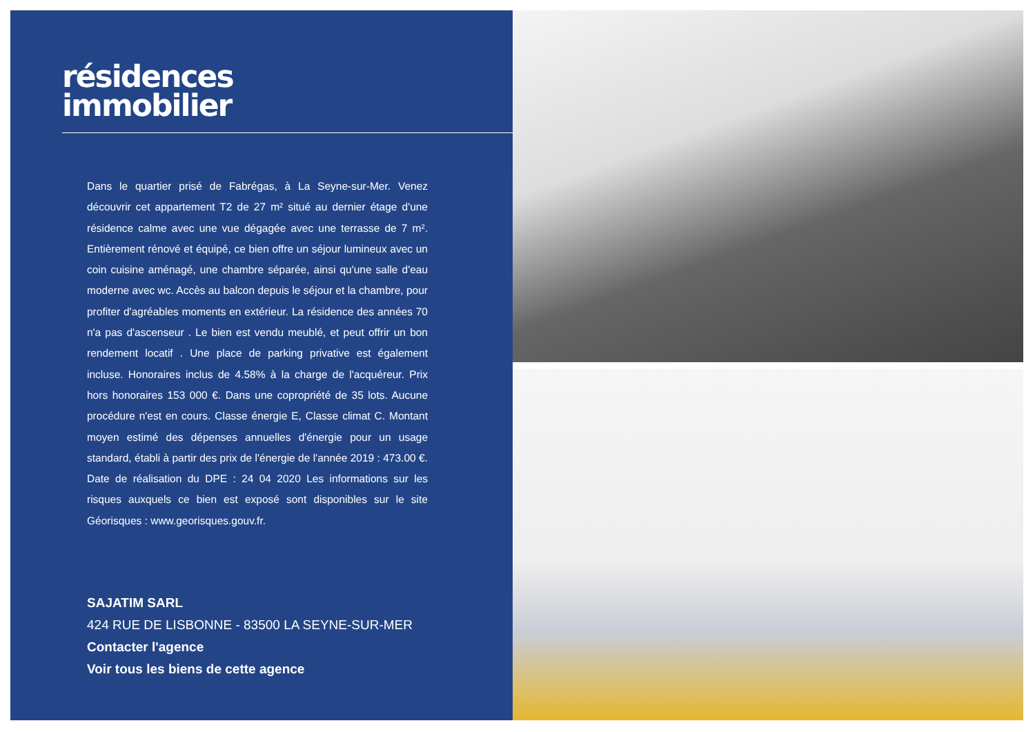résidences
immobilier
Dans le quartier prisé de Fabrégas, à La Seyne-sur-Mer. Venez découvrir cet appartement T2 de 27 m² situé au dernier étage d'une résidence calme avec une vue dégagée avec une terrasse de 7 m². Entièrement rénové et équipé, ce bien offre un séjour lumineux avec un coin cuisine aménagé, une chambre séparée, ainsi qu'une salle d'eau moderne avec wc. Accès au balcon depuis le séjour et la chambre, pour profiter d'agréables moments en extérieur. La résidence des années 70 n'a pas d'ascenseur . Le bien est vendu meublé, et peut offrir un bon rendement locatif . Une place de parking privative est également incluse. Honoraires inclus de 4.58% à la charge de l'acquéreur. Prix hors honoraires 153 000 €. Dans une copropriété de 35 lots. Aucune procédure n'est en cours. Classe énergie E, Classe climat C. Montant moyen estimé des dépenses annuelles d'énergie pour un usage standard, établi à partir des prix de l'énergie de l'année 2019 : 473.00 €. Date de réalisation du DPE : 24 04 2020 Les informations sur les risques auxquels ce bien est exposé sont disponibles sur le site Géorisques : www.georisques.gouv.fr.
SAJATIM SARL
424 RUE DE LISBONNE - 83500 LA SEYNE-SUR-MER
Contacter l'agence
Voir tous les biens de cette agence